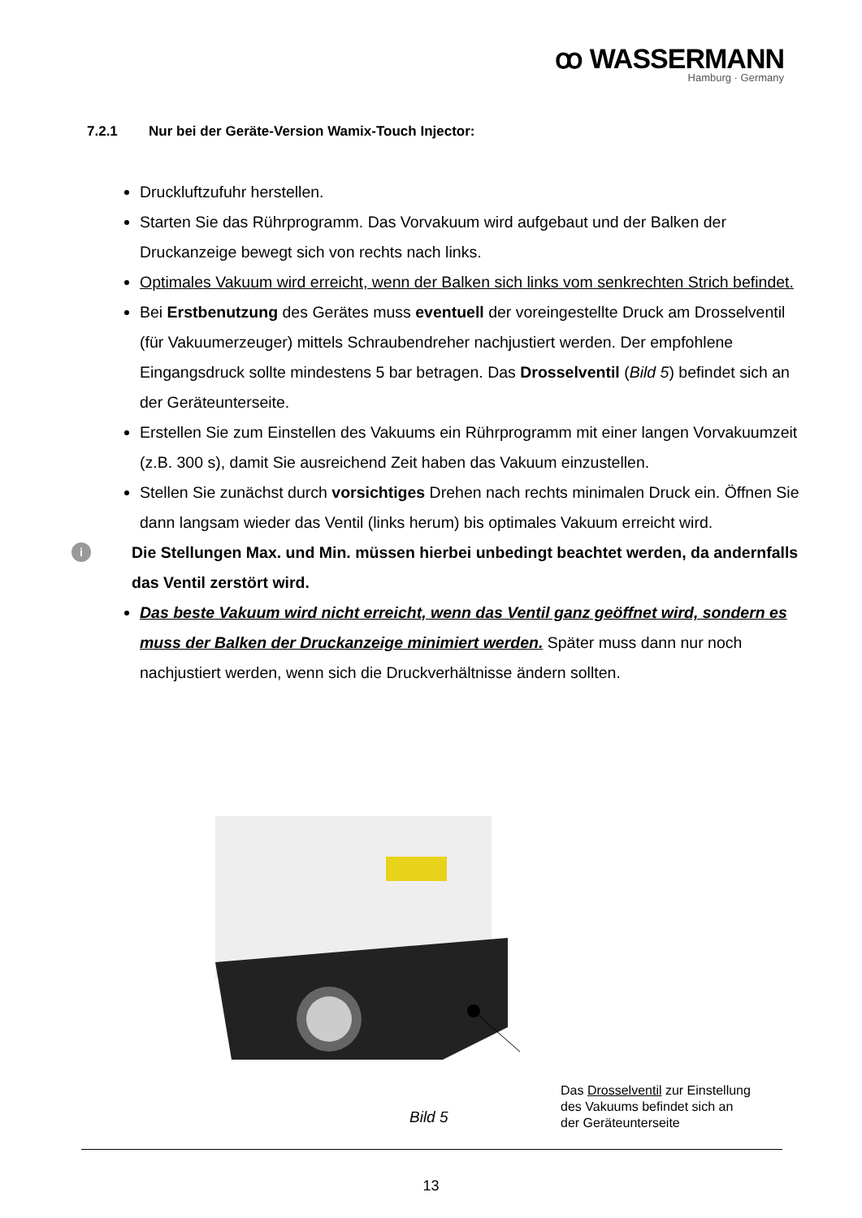ꝏ WASSERMANN
Hamburg · Germany
7.2.1 Nur bei der Geräte-Version Wamix-Touch Injector:
Druckluftzufuhr herstellen.
Starten Sie das Rührprogramm. Das Vorvakuum wird aufgebaut und der Balken der Druckanzeige bewegt sich von rechts nach links.
Optimales Vakuum wird erreicht, wenn der Balken sich links vom senkrechten Strich befindet.
Bei Erstbenutzung des Gerätes muss eventuell der voreingestellte Druck am Drosselventil (für Vakuumerzeuger) mittels Schraubendreher nachjustiert werden. Der empfohlene Eingangsdruck sollte mindestens 5 bar betragen. Das Drosselventil (Bild 5) befindet sich an der Geräteunterseite.
Erstellen Sie zum Einstellen des Vakuums ein Rührprogramm mit einer langen Vorvakuumzeit (z.B. 300 s), damit Sie ausreichend Zeit haben das Vakuum einzustellen.
Stellen Sie zunächst durch vorsichtiges Drehen nach rechts minimalen Druck ein. Öffnen Sie dann langsam wieder das Ventil (links herum) bis optimales Vakuum erreicht wird.
i Die Stellungen Max. und Min. müssen hierbei unbedingt beachtet werden, da andernfalls das Ventil zerstört wird.
Das beste Vakuum wird nicht erreicht, wenn das Ventil ganz geöffnet wird, sondern es muss der Balken der Druckanzeige minimiert werden. Später muss dann nur noch nachjustiert werden, wenn sich die Druckverhältnisse ändern sollten.
Das Drosselventil zur Einstellung
des Vakuums befindet sich an
der Geräteunterseite
Bild 5
13